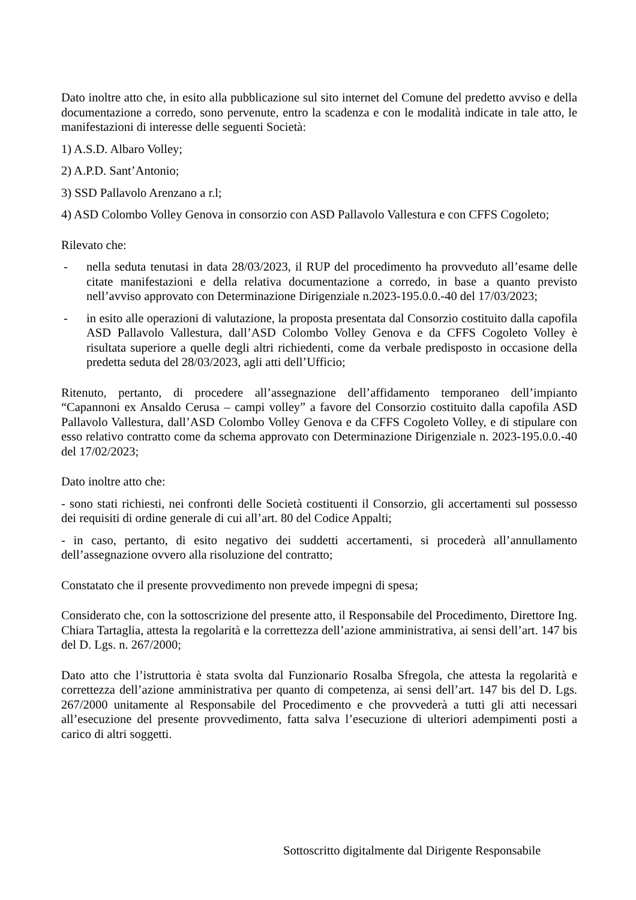Dato inoltre atto che, in esito alla pubblicazione sul sito internet del Comune del predetto avviso e della documentazione a corredo, sono pervenute, entro la scadenza e con le modalità indicate in tale atto, le manifestazioni di interesse delle seguenti Società:
1) A.S.D. Albaro Volley;
2) A.P.D. Sant’Antonio;
3) SSD Pallavolo Arenzano a r.l;
4) ASD Colombo Volley Genova in consorzio con ASD Pallavolo Vallestura e con CFFS Cogoleto;
Rilevato che:
- nella seduta tenutasi in data 28/03/2023, il RUP del procedimento ha provveduto all’esame delle citate manifestazioni e della relativa documentazione a corredo, in base a quanto previsto nell’avviso approvato con Determinazione Dirigenziale n.2023-195.0.0.-40 del 17/03/2023;
- in esito alle operazioni di valutazione, la proposta presentata dal Consorzio costituito dalla capofila ASD Pallavolo Vallestura, dall’ASD Colombo Volley Genova e da CFFS Cogoleto Volley è risultata superiore a quelle degli altri richiedenti, come da verbale predisposto in occasione della predetta seduta del 28/03/2023, agli atti dell’Ufficio;
Ritenuto, pertanto, di procedere all’assegnazione dell’affidamento temporaneo dell’impianto “Capannoni ex Ansaldo Cerusa – campi volley” a favore del Consorzio costituito dalla capofila ASD Pallavolo Vallestura, dall’ASD Colombo Volley Genova e da CFFS Cogoleto Volley, e di stipulare con esso relativo contratto come da schema approvato con Determinazione Dirigenziale n. 2023-195.0.0.-40 del 17/02/2023;
Dato inoltre atto che:
- sono stati richiesti, nei confronti delle Società costituenti il Consorzio, gli accertamenti sul possesso dei requisiti di ordine generale di cui all’art. 80 del Codice Appalti;
- in caso, pertanto, di esito negativo dei suddetti accertamenti, si procederà all’annullamento dell’assegnazione ovvero alla risoluzione del contratto;
Constatato che il presente provvedimento non prevede impegni di spesa;
Considerato che, con la sottoscrizione del presente atto, il Responsabile del Procedimento, Direttore Ing. Chiara Tartaglia, attesta la regolarità e la correttezza dell’azione amministrativa, ai sensi dell’art. 147 bis del D. Lgs. n. 267/2000;
Dato atto che l’istruttoria è stata svolta dal Funzionario Rosalba Sfregola, che attesta la regolarità e correttezza dell’azione amministrativa per quanto di competenza, ai sensi dell’art. 147 bis del D. Lgs. 267/2000 unitamente al Responsabile del Procedimento e che provvederà a tutti gli atti necessari all’esecuzione del presente provvedimento, fatta salva l’esecuzione di ulteriori adempimenti posti a carico di altri soggetti.
Sottoscritto digitalmente dal Dirigente Responsabile